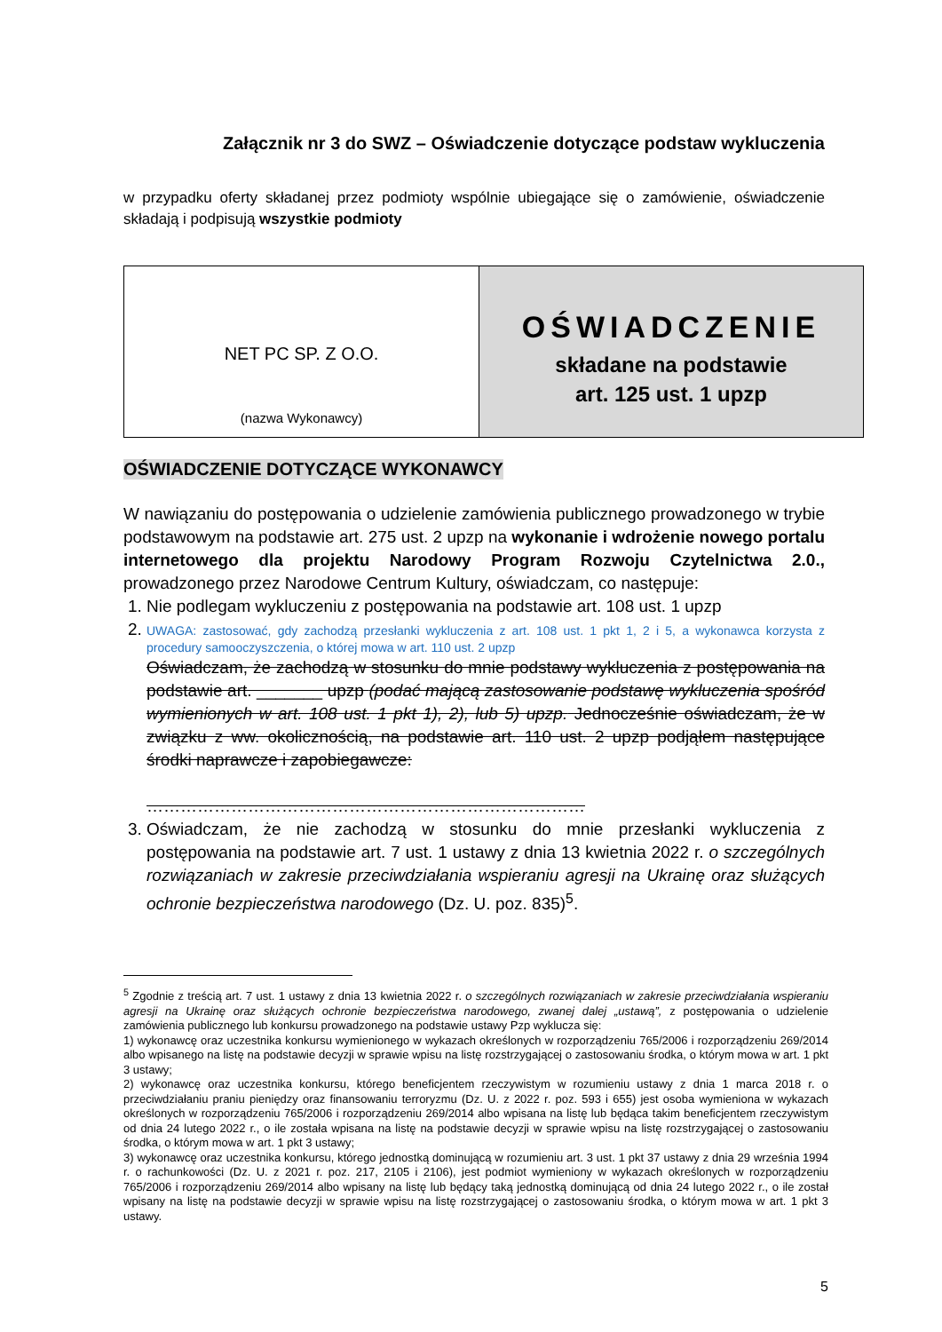Załącznik nr 3 do SWZ – Oświadczenie dotyczące podstaw wykluczenia
w przypadku oferty składanej przez podmioty wspólnie ubiegające się o zamówienie, oświadczenie składają i podpisują wszystkie podmioty
| NET PC SP. Z O.O. (nazwa Wykonawcy) | OŚWIADCZENIE składane na podstawie art. 125 ust. 1 upzp |
OŚWIADCZENIE DOTYCZĄCE WYKONAWCY
W nawiązaniu do postępowania o udzielenie zamówienia publicznego prowadzonego w trybie podstawowym na podstawie art. 275 ust. 2 upzp na wykonanie i wdrożenie nowego portalu internetowego dla projektu Narodowy Program Rozwoju Czytelnictwa 2.0., prowadzonego przez Narodowe Centrum Kultury, oświadczam, co następuje:
1. Nie podlegam wykluczeniu z postępowania na podstawie art. 108 ust. 1 upzp
2. UWAGA: zastosować, gdy zachodzą przesłanki wykluczenia z art. 108 ust. 1 pkt 1, 2 i 5, a wykonawca korzysta z procedury samooczyszczenia, o której mowa w art. 110 ust. 2 upzp
Oświadczam, że zachodzą w stosunku do mnie podstawy wykluczenia z postępowania na podstawie art. _______ upzp (podać mającą zastosowanie podstawę wykluczenia spośród wymienionych w art. 108 ust. 1 pkt 1), 2), lub 5) upzp. Jednocześnie oświadczam, że w związku z ww. okolicznością, na podstawie art. 110 ust. 2 upzp podjąłem następujące środki naprawcze i zapobiegawcze:
……………………………………………………………………
3. Oświadczam, że nie zachodzą w stosunku do mnie przesłanki wykluczenia z postępowania na podstawie art. 7 ust. 1 ustawy z dnia 13 kwietnia 2022 r. o szczególnych rozwiązaniach w zakresie przeciwdziałania wspieraniu agresji na Ukrainę oraz służących ochronie bezpieczeństwa narodowego (Dz. U. poz. 835)<sup>5</sup>.
<sup>5</sup> Zgodnie z treścią art. 7 ust. 1 ustawy z dnia 13 kwietnia 2022 r. o szczególnych rozwiązaniach w zakresie przeciwdziałania wspieraniu agresji na Ukrainę oraz służących ochronie bezpieczeństwa narodowego, zwanej dalej „ustawą”, z postępowania o udzielenie zamówienia publicznego lub konkursu prowadzonego na podstawie ustawy Pzp wyklucza się:
1) wykonawcę oraz uczestnika konkursu wymienionego w wykazach określonych w rozporządzeniu 765/2006 i rozporządzeniu 269/2014 albo wpisanego na listę na podstawie decyzji w sprawie wpisu na listę rozstrzygającej o zastosowaniu środka, o którym mowa w art. 1 pkt 3 ustawy;
2) wykonawcę oraz uczestnika konkursu, którego beneficjentem rzeczywistym w rozumieniu ustawy z dnia 1 marca 2018 r. o przeciwdziałaniu praniu pieniędzy oraz finansowaniu terroryzmu (Dz. U. z 2022 r. poz. 593 i 655) jest osoba wymieniona w wykazach określonych w rozporządzeniu 765/2006 i rozporządzeniu 269/2014 albo wpisana na listę lub będąca takim beneficjentem rzeczywistym od dnia 24 lutego 2022 r., o ile została wpisana na listę na podstawie decyzji w sprawie wpisu na listę rozstrzygającej o zastosowaniu środka, o którym mowa w art. 1 pkt 3 ustawy;
3) wykonawcę oraz uczestnika konkursu, którego jednostką dominującą w rozumieniu art. 3 ust. 1 pkt 37 ustawy z dnia 29 września 1994 r. o rachunkowości (Dz. U. z 2021 r. poz. 217, 2105 i 2106), jest podmiot wymieniony w wykazach określonych w rozporządzeniu 765/2006 i rozporządzeniu 269/2014 albo wpisany na listę lub będący taką jednostką dominującą od dnia 24 lutego 2022 r., o ile został wpisany na listę na podstawie decyzji w sprawie wpisu na listę rozstrzygającej o zastosowaniu środka, o którym mowa w art. 1 pkt 3 ustawy.
5